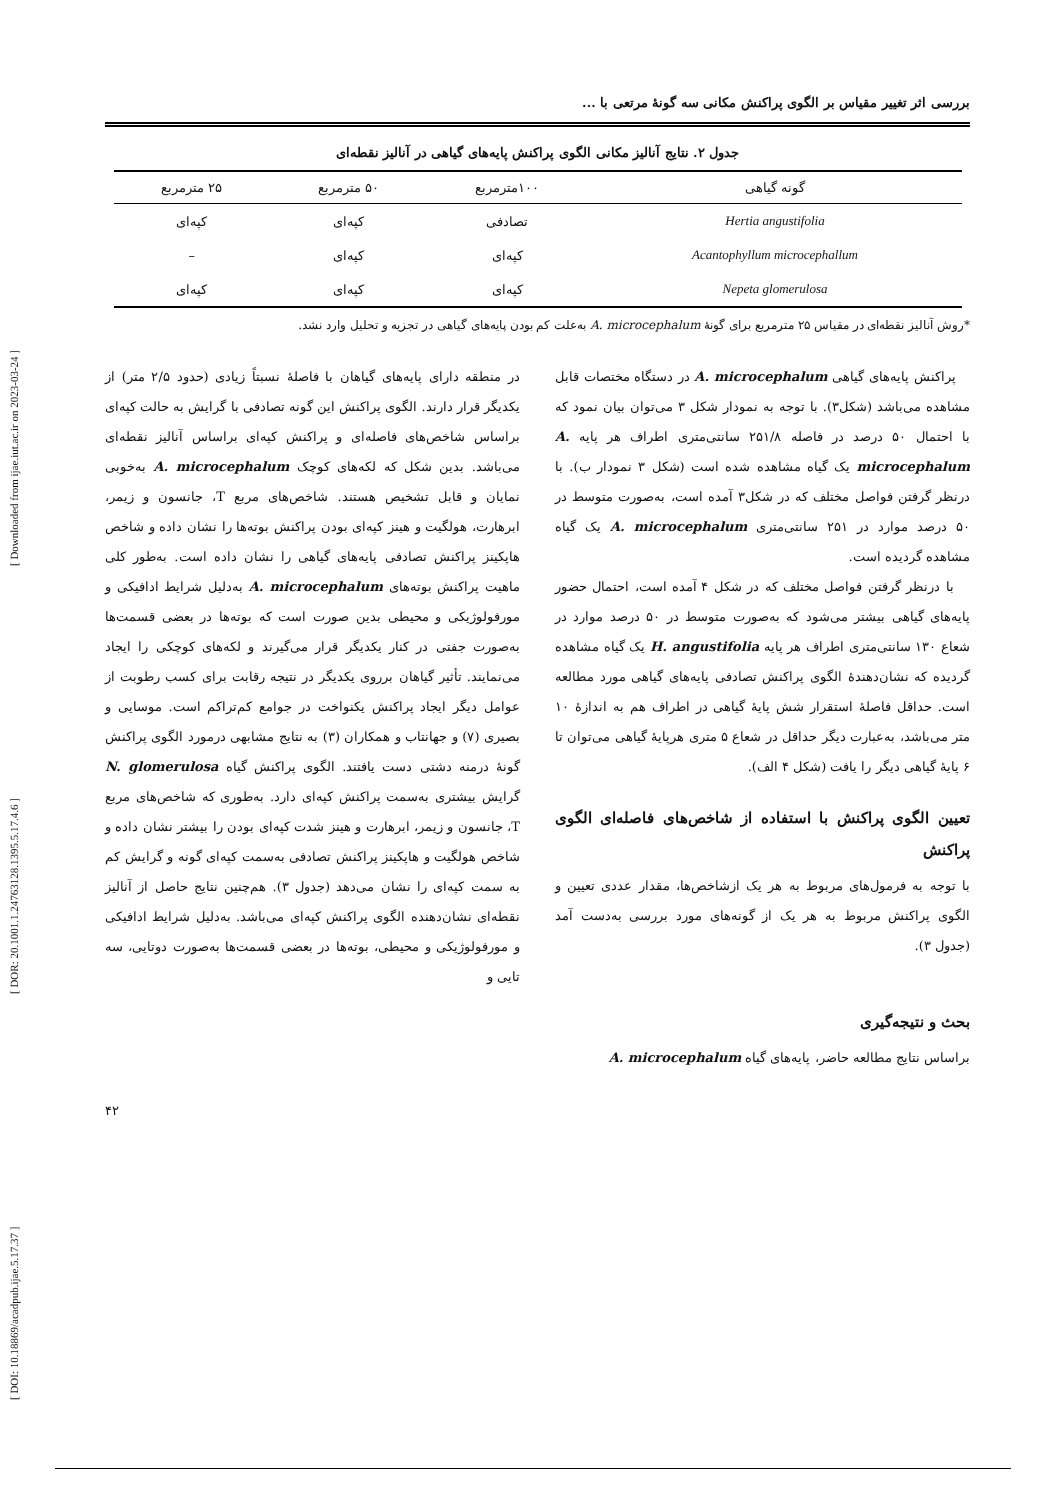[ DOI: 10.18869/acadpub.ijae.5.17.37 ] [ DOR: 20.1001.1.24763128.1395.5.17.4.6 ] [ Downloaded from ijae.iut.ac.ir on 2023-03-24 ]
بررسی اثر تغییر مقیاس بر الگوی پراکنش مکانی سه گونهٔ مرتعی با ...
جدول ۲. نتایج آنالیز مکانی الگوی پراکنش پایه‌های گیاهی در آنالیز نقطه‌ای
| گونه گیاهی | ۱۰۰مترمربع | ۵۰ مترمربع | ۲۵ مترمربع |
| --- | --- | --- | --- |
| Hertia angustifolia | تصادفی | کپه‌ای | کپه‌ای |
| Acantophyllum microcephallum | کپه‌ای | کپه‌ای | – |
| Nepeta glomerulosa | کپه‌ای | کپه‌ای | کپه‌ای |
*روش آنالیز نقطه‌ای در مقیاس ۲۵ مترمربع برای گونهٔ A. microcephalum به‌علت کم بودن پایه‌های گیاهی در تجزیه و تحلیل وارد نشد.
پراکنش پایه‌های گیاهی A. microcephalum در دستگاه مختصات قابل مشاهده می‌باشد (شکل۳). با توجه به نمودار شکل ۳ می‌توان بیان نمود که با احتمال ۵۰ درصد در فاصله ۲۵۱/۸ سانتی‌متری اطراف هر پایه A. microcephalum یک گیاه مشاهده شده است (شکل ۳ نمودار ب). با درنظر گرفتن فواصل مختلف که در شکل۳ آمده است، به‌صورت متوسط در ۵۰ درصد موارد در ۲۵۱ سانتی‌متری A. microcephalum یک گیاه مشاهده گردیده است.
با درنظر گرفتن فواصل مختلف که در شکل ۴ آمده است، احتمال حضور پایه‌های گیاهی بیشتر می‌شود که به‌صورت متوسط در ۵۰ درصد موارد در شعاع ۱۳۰ سانتی‌متری اطراف هر پایه H. angustifolia یک گیاه مشاهده گردیده که نشان‌دهندهٔ الگوی پراکنش تصادفی پایه‌های گیاهی مورد مطالعه است. حداقل فاصلهٔ استقرار شش پایهٔ گیاهی در اطراف هم به اندازهٔ ۱۰ متر می‌باشد، به‌عبارت دیگر حداقل در شعاع ۵ متری هرپایهٔ گیاهی می‌توان تا ۶ پایهٔ گیاهی دیگر را یافت (شکل ۴ الف).
تعیین الگوی پراکنش با استفاده از شاخص‌های فاصله‌ای الگوی پراکنش
با توجه به فرمول‌های مربوط به هر یک ازشاخص‌ها، مقدار عددی تعیین و الگوی پراکنش مربوط به هر یک از گونه‌های مورد بررسی به‌دست آمد (جدول ۳).
بحث و نتیجه‌گیری
براساس نتایج مطالعه حاضر، پایه‌های گیاه A. microcephalum
در منطقه دارای پایه‌های گیاهان با فاصلهٔ نسبتاً زیادی (حدود ۲/۵ متر) از یکدیگر قرار دارند. الگوی پراکنش این گونه تصادفی با گرایش به حالت کپه‌ای براساس شاخص‌های فاصله‌ای و پراکنش کپه‌ای براساس آنالیز نقطه‌ای می‌باشد. بدین شکل که لکه‌های کوچک A. microcephalum به‌خوبی نمایان و قابل تشخیص هستند. شاخص‌های مربع T، جانسون و زیمر، ابرهارت، هولگیت و هینز کپه‌ای بودن پراکنش بوته‌ها را نشان داده و شاخص هاپکینز پراکنش تصادفی پایه‌های گیاهی را نشان داده است. به‌طور کلی ماهیت پراکنش بوته‌های A. microcephalum به‌دلیل شرایط ادافیکی و مورفولوژیکی و محیطی بدین صورت است که بوته‌ها در بعضی قسمت‌ها به‌صورت جفتی در کنار یکدیگر قرار می‌گیرند و لکه‌های کوچکی را ایجاد می‌نمایند. تأثیر گیاهان برروی یکدیگر در نتیجه رقابت برای کسب رطوبت از عوامل دیگر ایجاد پراکنش یکنواخت در جوامع کم‌تراکم است. موسایی و بصیری (۷) و جهانتاب و همکاران (۳) به نتایج مشابهی درمورد الگوی پراکنش گونهٔ درمنه دشتی دست یافتند. الگوی پراکنش گیاه N. glomerulosa گرایش بیشتری به‌سمت پراکنش کپه‌ای دارد. به‌طوری که شاخص‌های مربع T، جانسون و زیمر، ابرهارت و هینز شدت کپه‌ای بودن را بیشتر نشان داده و شاخص هولگیت و هاپکینز پراکنش تصادفی به‌سمت کپه‌ای گونه و گرایش کم به سمت کپه‌ای را نشان می‌دهد (جدول ۳). هم‌چنین نتایج حاصل از آنالیز نقطه‌ای نشان‌دهنده الگوی پراکنش کپه‌ای می‌باشد. به‌دلیل شرایط ادافیکی و مورفولوژیکی و محیطی، بوته‌ها در بعضی قسمت‌ها به‌صورت دوتایی، سه تایی و
۴۲